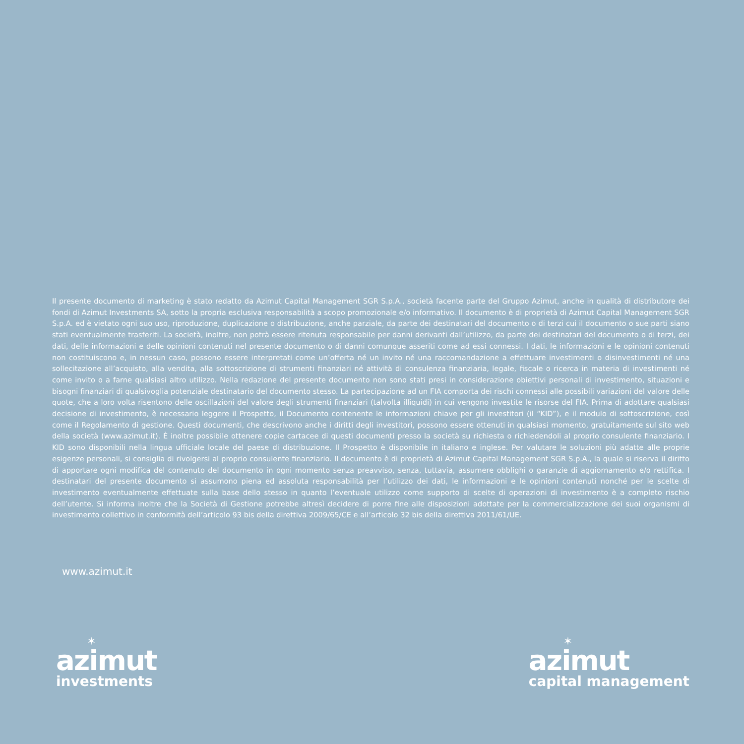Il presente documento di marketing è stato redatto da Azimut Capital Management SGR S.p.A., società facente parte del Gruppo Azimut, anche in qualità di distributore dei fondi di Azimut Investments SA, sotto la propria esclusiva responsabilità a scopo promozionale e/o informativo. Il documento è di proprietà di Azimut Capital Management SGR S.p.A. ed è vietato ogni suo uso, riproduzione, duplicazione o distribuzione, anche parziale, da parte dei destinatari del documento o di terzi cui il documento o sue parti siano stati eventualmente trasferiti. La società, inoltre, non potrà essere ritenuta responsabile per danni derivanti dall’utilizzo, da parte dei destinatari del documento o di terzi, dei dati, delle informazioni e delle opinioni contenuti nel presente documento o di danni comunque asseriti come ad essi connessi. I dati, le informazioni e le opinioni contenuti non costituiscono e, in nessun caso, possono essere interpretati come un’offerta né un invito né una raccomandazione a effettuare investimenti o disinvestimenti né una sollecitazione all’acquisto, alla vendita, alla sottoscrizione di strumenti finanziari né attività di consulenza finanziaria, legale, fiscale o ricerca in materia di investimenti né come invito o a farne qualsiasi altro utilizzo. Nella redazione del presente documento non sono stati presi in considerazione obiettivi personali di investimento, situazioni e bisogni finanziari di qualsivoglia potenziale destinatario del documento stesso. La partecipazione ad un FIA comporta dei rischi connessi alle possibili variazioni del valore delle quote, che a loro volta risentono delle oscillazioni del valore degli strumenti finanziari (talvolta illiquidi) in cui vengono investite le risorse del FIA. Prima di adottare qualsiasi decisione di investimento, è necessario leggere il Prospetto, il Documento contenente le informazioni chiave per gli investitori (il “KID”), e il modulo di sottoscrizione, così come il Regolamento di gestione. Questi documenti, che descrivono anche i diritti degli investitori, possono essere ottenuti in qualsiasi momento, gratuitamente sul sito web della società (www.azimut.it). È inoltre possibile ottenere copie cartacee di questi documenti presso la società su richiesta o richiedendoli al proprio consulente finanziario. I KID sono disponibili nella lingua ufficiale locale del paese di distribuzione. Il Prospetto è disponibile in italiano e inglese. Per valutare le soluzioni più adatte alle proprie esigenze personali, si consiglia di rivolgersi al proprio consulente finanziario. Il documento è di proprietà di Azimut Capital Management SGR S.p.A., la quale si riserva il diritto di apportare ogni modifica del contenuto del documento in ogni momento senza preavviso, senza, tuttavia, assumere obblighi o garanzie di aggiornamento e/o rettifica. I destinatari del presente documento si assumono piena ed assoluta responsabilità per l’utilizzo dei dati, le informazioni e le opinioni contenuti nonché per le scelte di investimento eventualmente effettuate sulla base dello stesso in quanto l’eventuale utilizzo come supporto di scelte di operazioni di investimento è a completo rischio dell’utente. Si informa inoltre che la Società di Gestione potrebbe altresì decidere di porre fine alle disposizioni adottate per la commercializzazione dei suoi organismi di investimento collettivo in conformità dell’articolo 93 bis della direttiva 2009/65/CE e all’articolo 32 bis della direttiva 2011/61/UE.
www.azimut.it
✶
azimut
investments
✶
azimut
capital management